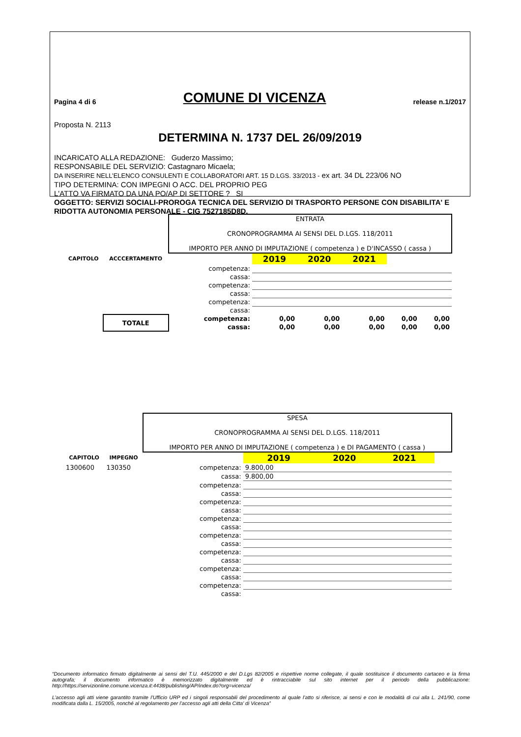Pagina 4 di 6 COMUNE DI VICENZA release n.1/2017
Proposta N. 2113
DETERMINA N. 1737 DEL 26/09/2019
INCARICATO ALLA REDAZIONE: Guderzo Massimo;
RESPONSABILE DEL SERVIZIO: Castagnaro Micaela;
DA INSERIRE NELL’ELENCO CONSULENTI E COLLABORATORI ART. 15 D.LGS. 33/2013 - ex art. 34 DL 223/06 NO
TIPO DETERMINA: CON IMPEGNI O ACC. DEL PROPRIO PEG
L'ATTO VA FIRMATO DA UNA PO/AP DI SETTORE ? SI
OGGETTO: SERVIZI SOCIALI-PROROGA TECNICA DEL SERVIZIO DI TRASPORTO PERSONE CON DISABILITA' E RIDOTTA AUTONOMIA PERSONALE - CIG 7527185D8D.
| | | ENTRATA CRONOPROGRAMMA AI SENSI DEL D.LGS. 118/2011 IMPORTO PER ANNO DI IMPUTAZIONE ( competenza ) e D'INCASSO ( cassa ) | | | | | |
| CAPITOLO | ACCCERTAMENTO | | 2019 | 2020 | 2021 | | |
| | | competenza: | | | | | |
| | | cassa: | | | | | |
| | | competenza: | | | | | |
| | | cassa: | | | | | |
| | | competenza: | | | | | |
| | | cassa: | | | | | |
| | TOTALE | competenza: | 0,00 | 0,00 | 0,00 | 0,00 | 0,00 |
| | | cassa: | 0,00 | 0,00 | 0,00 | 0,00 | 0,00 |
| | | SPESA CRONOPROGRAMMA AI SENSI DEL D.LGS. 118/2011 IMPORTO PER ANNO DI IMPUTAZIONE ( competenza ) e DI PAGAMENTO ( cassa ) | | | | | |
| CAPITOLO | IMPEGNO | | 2019 | 2020 | 2021 | | |
| 1300600 | 130350 | competenza: | 9.800,00 | | | | |
| | | cassa: | 9.800,00 | | | | |
| | | competenza: | | | | | |
| | | cassa: | | | | | |
| | | competenza: | | | | | |
| | | cassa: | | | | | |
| | | competenza: | | | | | |
| | | cassa: | | | | | |
| | | competenza: | | | | | |
| | | cassa: | | | | | |
| | | competenza: | | | | | |
| | | cassa: | | | | | |
| | | competenza: | | | | | |
| | | cassa: | | | | | |
| | | competenza: | | | | | |
| | | cassa: | | | | | |
“Documento informatico firmato digitalmente ai sensi del T.U. 445/2000 e del D.Lgs 82/2005 e rispettive norme collegate, il quale sostituisce il documento cartaceo e la firma autografa; il documento informatico è memorizzato digitalmente ed è rintracciabile sul sito internet per il periodo della pubblicazione: http://https://servizionline.comune.vicenza.it:4438/publishing/AP/index.do?org=vicenza/
L’accesso agli atti viene garantito tramite l’Ufficio URP ed i singoli responsabili del procedimento al quale l’atto si riferisce, ai sensi e con le modalità di cui alla L. 241/90, come modificata dalla L. 15/2005, nonché al regolamento per l’accesso agli atti della Citta' di Vicenza”